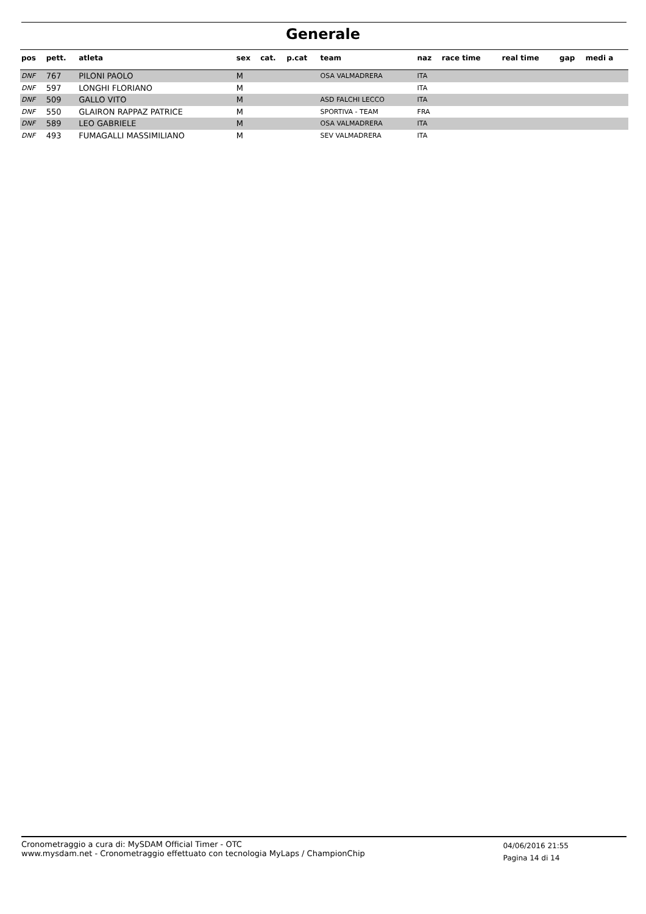Generale
| pos | pett. | atleta | sex | cat. | p.cat | team | naz | race time | real time | gap | medi a |
| --- | --- | --- | --- | --- | --- | --- | --- | --- | --- | --- | --- |
| DNF | 767 | PILONI PAOLO | M | | | OSA VALMADRERA | ITA | | | | |
| DNF | 597 | LONGHI FLORIANO | M | | | | ITA | | | | |
| DNF | 509 | GALLO VITO | M | | | ASD FALCHI LECCO | ITA | | | | |
| DNF | 550 | GLAIRON RAPPAZ PATRICE | M | | | SPORTIVA - TEAM | FRA | | | | |
| DNF | 589 | LEO GABRIELE | M | | | OSA VALMADRERA | ITA | | | | |
| DNF | 493 | FUMAGALLI MASSIMILIANO | M | | | SEV VALMADRERA | ITA | | | | |
Cronometraggio a cura di: MySDAM Official Timer - OTC
www.mysdam.net - Cronometraggio effettuato con tecnologia MyLaps / ChampionChip
04/06/2016 21:55
Pagina 14 di 14